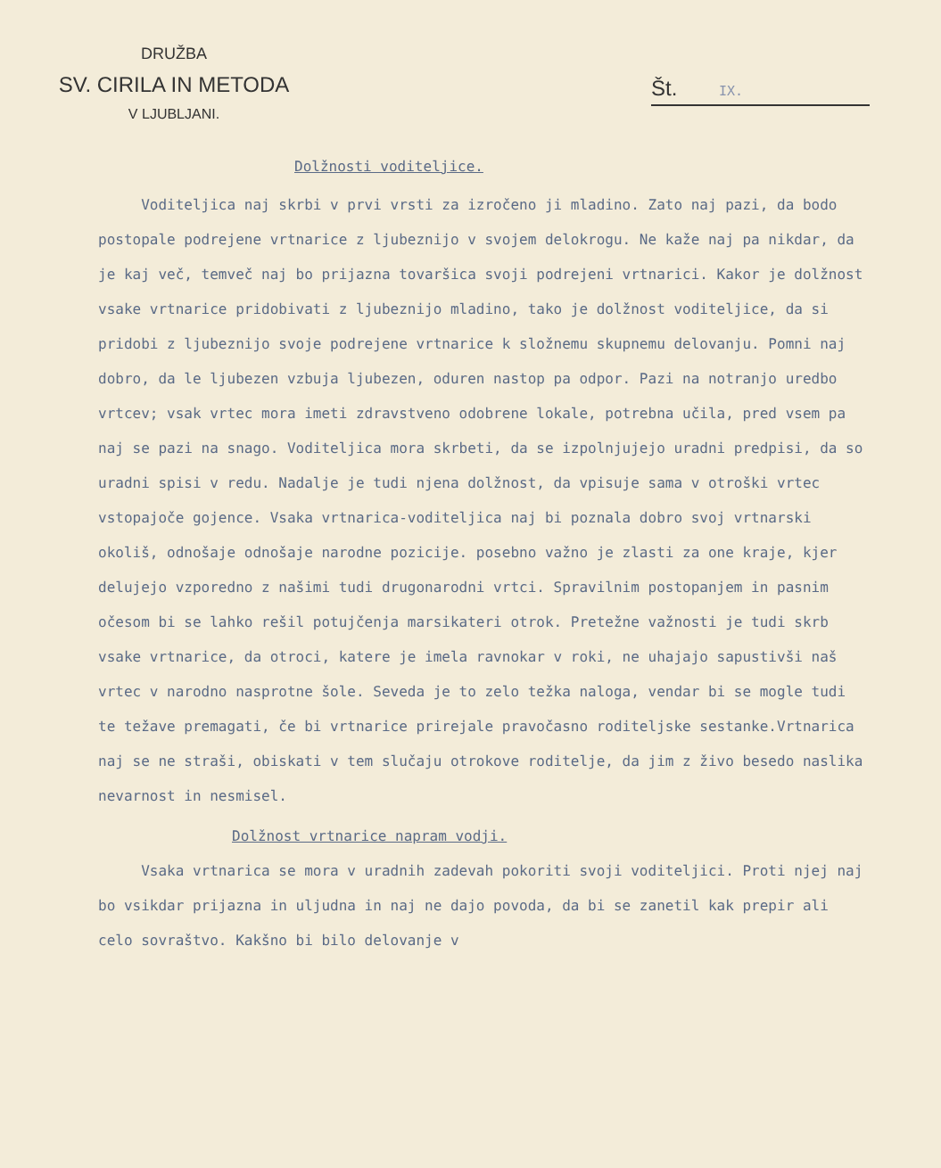DRUŽBA
SV. CIRILA IN METODA
V LJUBLJANI.
Št. IX.
Dolžnosti voditeljice.
Voditeljica naj skrbi v prvi vrsti za izročeno ji mladino. Zato naj pazi, da bodo postopale podrejene vrtnarice z ljubeznijo v svojem delokrogu. Ne kaže naj pa nikdar, da je kaj več, temveč naj bo prijazna tovaršica svoji podrejeni vrtnarici. Kakor je dolžnost vsake vrtnarice pridobivati z ljubeznijo mladino, tako je dolžnost voditeljice, da si pridobi z ljubeznijo svoje podrejene vrtnarice k složnemu skupnemu delovanju. Pomni naj dobro, da le ljubezen vzbuja ljubezen, oduren nastop pa odpor. Pazi na notranjo uredbo vrtcev; vsak vrtec mora imeti zdravstveno odobrene lokale, potrebna učila, pred vsem pa naj se pazi na snago. Voditeljica mora skrbeti, da se izpolnjujejo uradni predpisi, da so uradni spisi v redu. Nadalje je tudi njena dolžnost, da vpisuje sama v otroški vrtec vstopajoče gojence. Vsaka vrtnarica-voditeljica naj bi poznala dobro svoj vrtnarski okoliš, odnošaje odnošaje narodne pozicije. posebno važno je zlasti za one kraje, kjer delujejo vzporedno z našimi tudi drugonarodni vrtci. Spravilnim postopanjem in pasnim očesom bi se lahko rešil potujčenja marsikateri otrok. Pretežne važnosti je tudi skrb vsake vrtnarice, da otroci, katere je imela ravnokar v roki, ne uhajajo sapustivši naš vrtec v narodno nasprotne šole. Seveda je to zelo težka naloga, vendar bi se mogle tudi te težave premagati, če bi vrtnarice prirejale pravočasno roditeljske sestanke.Vrtnarica naj se ne straši, obiskati v tem slučaju otrokove roditelje, da jim z živo besedo naslika nevarnost in nesmisel.
Dolžnost vrtnarice napram vodji.
Vsaka vrtnarica se mora v uradnih zadevah pokoriti svoji voditeljici. Proti njej naj bo vsikdar prijazna in uljudna in naj ne dajo povoda, da bi se zanetil kak prepir ali celo sovraštvo. Kakšno bi bilo delovanje v